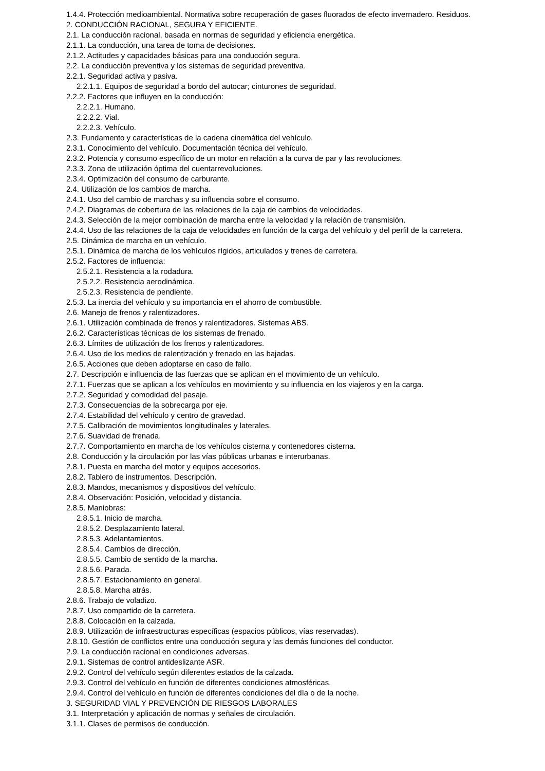1.4.4. Protección medioambiental. Normativa sobre recuperación de gases fluorados de efecto invernadero. Residuos.
2. CONDUCCIÓN RACIONAL, SEGURA Y EFICIENTE.
2.1. La conducción racional, basada en normas de seguridad y eficiencia energética.
2.1.1. La conducción, una tarea de toma de decisiones.
2.1.2. Actitudes y capacidades básicas para una conducción segura.
2.2. La conducción preventiva y los sistemas de seguridad preventiva.
2.2.1. Seguridad activa y pasiva.
2.2.1.1. Equipos de seguridad a bordo del autocar; cinturones de seguridad.
2.2.2. Factores que influyen en la conducción:
2.2.2.1. Humano.
2.2.2.2. Vial.
2.2.2.3. Vehículo.
2.3. Fundamento y características de la cadena cinemática del vehículo.
2.3.1. Conocimiento del vehículo. Documentación técnica del vehículo.
2.3.2. Potencia y consumo específico de un motor en relación a la curva de par y las revoluciones.
2.3.3. Zona de utilización óptima del cuentarrevoluciones.
2.3.4. Optimización del consumo de carburante.
2.4. Utilización de los cambios de marcha.
2.4.1. Uso del cambio de marchas y su influencia sobre el consumo.
2.4.2. Diagramas de cobertura de las relaciones de la caja de cambios de velocidades.
2.4.3. Selección de la mejor combinación de marcha entre la velocidad y la relación de transmisión.
2.4.4. Uso de las relaciones de la caja de velocidades en función de la carga del vehículo y del perfil de la carretera.
2.5. Dinámica de marcha en un vehículo.
2.5.1. Dinámica de marcha de los vehículos rígidos, articulados y trenes de carretera.
2.5.2. Factores de influencia:
2.5.2.1. Resistencia a la rodadura.
2.5.2.2. Resistencia aerodinámica.
2.5.2.3. Resistencia de pendiente.
2.5.3. La inercia del vehículo y su importancia en el ahorro de combustible.
2.6. Manejo de frenos y ralentizadores.
2.6.1. Utilización combinada de frenos y ralentizadores. Sistemas ABS.
2.6.2. Características técnicas de los sistemas de frenado.
2.6.3. Límites de utilización de los frenos y ralentizadores.
2.6.4. Uso de los medios de ralentización y frenado en las bajadas.
2.6.5. Acciones que deben adoptarse en caso de fallo.
2.7. Descripción e influencia de las fuerzas que se aplican en el movimiento de un vehículo.
2.7.1. Fuerzas que se aplican a los vehículos en movimiento y su influencia en los viajeros y en la carga.
2.7.2. Seguridad y comodidad del pasaje.
2.7.3. Consecuencias de la sobrecarga por eje.
2.7.4. Estabilidad del vehículo y centro de gravedad.
2.7.5. Calibración de movimientos longitudinales y laterales.
2.7.6. Suavidad de frenada.
2.7.7. Comportamiento en marcha de los vehículos cisterna y contenedores cisterna.
2.8. Conducción y la circulación por las vías públicas urbanas e interurbanas.
2.8.1. Puesta en marcha del motor y equipos accesorios.
2.8.2. Tablero de instrumentos. Descripción.
2.8.3. Mandos, mecanismos y dispositivos del vehículo.
2.8.4. Observación: Posición, velocidad y distancia.
2.8.5. Maniobras:
2.8.5.1. Inicio de marcha.
2.8.5.2. Desplazamiento lateral.
2.8.5.3. Adelantamientos.
2.8.5.4. Cambios de dirección.
2.8.5.5. Cambio de sentido de la marcha.
2.8.5.6. Parada.
2.8.5.7. Estacionamiento en general.
2.8.5.8. Marcha atrás.
2.8.6. Trabajo de voladizo.
2.8.7. Uso compartido de la carretera.
2.8.8. Colocación en la calzada.
2.8.9. Utilización de infraestructuras específicas (espacios públicos, vías reservadas).
2.8.10. Gestión de conflictos entre una conducción segura y las demás funciones del conductor.
2.9. La conducción racional en condiciones adversas.
2.9.1. Sistemas de control antideslizante ASR.
2.9.2. Control del vehículo según diferentes estados de la calzada.
2.9.3. Control del vehículo en función de diferentes condiciones atmosféricas.
2.9.4. Control del vehículo en función de diferentes condiciones del día o de la noche.
3. SEGURIDAD VIAL Y PREVENCIÓN DE RIESGOS LABORALES
3.1. Interpretación y aplicación de normas y señales de circulación.
3.1.1. Clases de permisos de conducción.